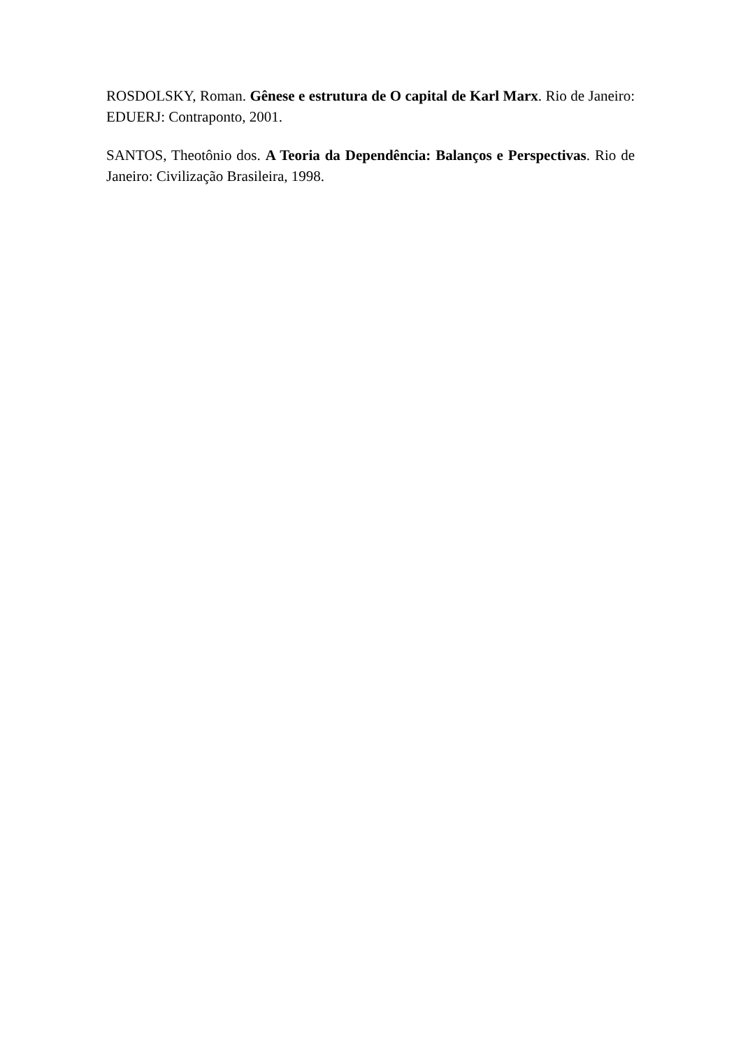ROSDOLSKY, Roman. Gênese e estrutura de O capital de Karl Marx. Rio de Janeiro: EDUERJ: Contraponto, 2001.
SANTOS, Theotônio dos. A Teoria da Dependência: Balanços e Perspectivas. Rio de Janeiro: Civilização Brasileira, 1998.